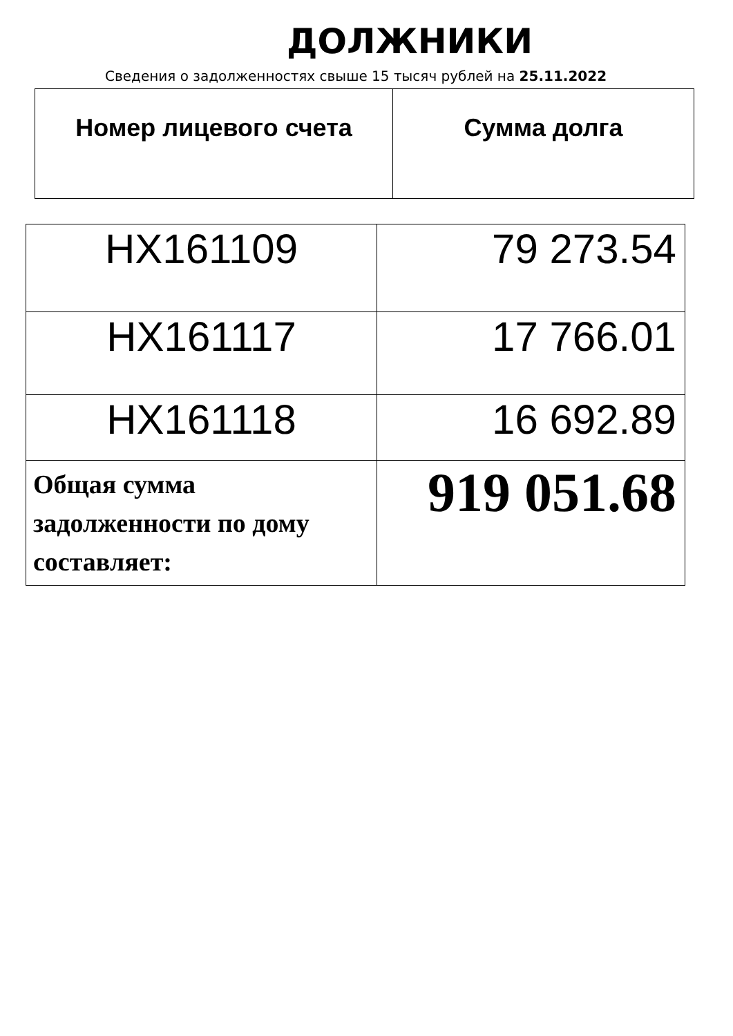ДОЛЖНИКИ
Сведения о задолженностях свыше 15 тысяч рублей на 25.11.2022
| Номер лицевого счета | Сумма долга |
| --- | --- |
| HX161109 | 79 273.54 |
| HX161117 | 17 766.01 |
| HX161118 | 16 692.89 |
| Общая сумма задолженности по дому составляет: | 919 051.68 |